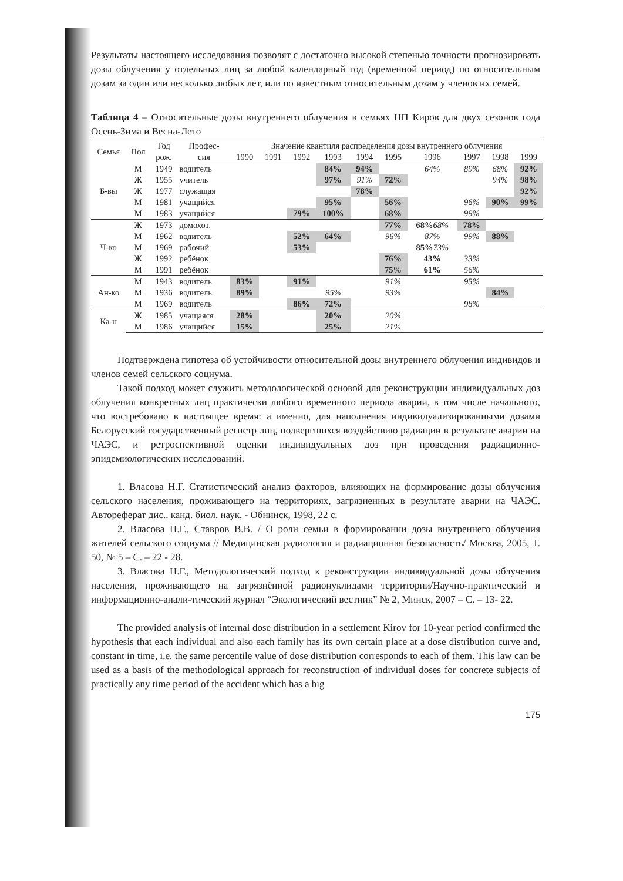Результаты настоящего исследования позволят с достаточно высокой степенью точности прогнозировать дозы облучения у отдельных лиц за любой календарный год (временной период) по относительным дозам за один или несколько любых лет, или по известным относительным дозам у членов их семей.
Таблица 4 – Относительные дозы внутреннего облучения в семьях НП Киров для двух сезонов года Осень-Зима и Весна-Лето
| Семья | Пол | Год | Профес- | Значение квантиля распределения дозы внутреннего облучения | | | | | | | | | |
| --- | --- | --- | --- | --- | --- | --- | --- | --- | --- | --- | --- | --- | --- |
| | | рож. | сия | 1990 | 1991 | 1992 | 1993 | 1994 | 1995 | 1996 | 1997 | 1998 | 1999 |
| Б-вы | М | 1949 | водитель | | | | 84% | 94% | | 64% | 89% | 68% | 92% |
| | Ж | 1955 | учитель | | | | 97% | 91% | 72% | | | 94% | 98% |
| | Ж | 1977 | служащая | | | | | 78% | | | | | 92% |
| | М | 1981 | учащийся | | | | 95% | | 56% | | 96% | 90% | 99% |
| | М | 1983 | учащийся | | | 79% | 100% | | 68% | | 99% | | |
| Ч-ко | Ж | 1973 | домохоз. | | | | | | 77% | 68% 68% | 78% | | |
| | М | 1962 | водитель | | | 52% | 64% | | 96% | 87% | 99% | 88% | |
| | М | 1969 | рабочий | | | 53% | | | | 85% 73% | | | |
| | Ж | 1992 | ребёнок | | | | | | 76% | 43% | 33% | | |
| | М | 1991 | ребёнок | | | | | | 75% | 61% | 56% | | |
| Ан-ко | М | 1943 | водитель | 83% | | 91% | | | 91% | | 95% | | |
| | М | 1936 | водитель | 89% | | | 95% | | 93% | | | 84% | |
| | М | 1969 | водитель | | | 86% | 72% | | | | 98% | | |
| Ка-н | Ж | 1985 | учащаяся | 28% | | | 20% | | 20% | | | | |
| | М | 1986 | учащийся | 15% | | | 25% | | 21% | | | | |
Подтверждена гипотеза об устойчивости относительной дозы внутреннего облучения индивидов и членов семей сельского социума.
Такой подход может служить методологической основой для реконструкции индивидуальных доз облучения конкретных лиц практически любого временного периода аварии, в том числе начального, что востребовано в настоящее время: а именно, для наполнения индивидуализированными дозами Белорусский государственный регистр лиц, подвергшихся воздействию радиации в результате аварии на ЧАЭС, и ретроспективной оценки индивидуальных доз при проведения радиационно-эпидемиологических исследований.
1. Власова Н.Г. Статистический анализ факторов, влияющих на формирование дозы облучения сельского населения, проживающего на территориях, загрязненных в результате аварии на ЧАЭС. Автореферат дис.. канд. биол. наук, - Обнинск, 1998, 22 с.
2. Власова Н.Г., Ставров В.В. / О роли семьи в формировании дозы внутреннего облучения жителей сельского социума // Медицинская радиология и радиационная безопасность/ Москва, 2005, Т. 50, № 5 – С. – 22 - 28.
3. Власова Н.Г., Методологический подход к реконструкции индивидуальной дозы облучения населения, проживающего на загрязнённой радионуклидами территории/Научно-практический и информационно-анали-тический журнал “Экологический вестник” № 2, Минск, 2007 – С. – 13- 22.
The provided analysis of internal dose distribution in a settlement Kirov for 10-year period confirmed the hypothesis that each individual and also each family has its own certain place at a dose distribution curve and, constant in time, i.e. the same percentile value of dose distribution corresponds to each of them. This law can be used as a basis of the methodological approach for reconstruction of individual doses for concrete subjects of practically any time period of the accident which has a big
175